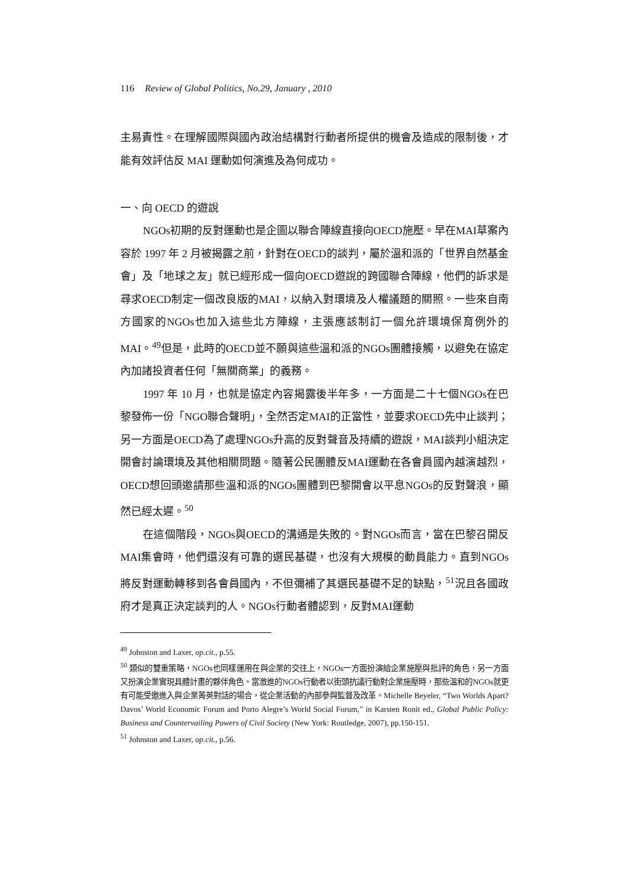116 Review of Global Politics, No.29, January , 2010
主易責性。在理解國際與國內政治結構對行動者所提供的機會及造成的限制後，才能有效評估反 MAI 運動如何演進及為何成功。
一、向 OECD 的遊說
NGOs初期的反對運動也是企圖以聯合陣線直接向OECD施壓。早在MAI草案內容於 1997 年 2 月被揭露之前，針對在OECD的談判，屬於溫和派的「世界自然基金會」及「地球之友」就已經形成一個向OECD遊說的跨國聯合陣線，他們的訴求是尋求OECD制定一個改良版的MAI，以納入對環境及人權議題的關照。一些來自南方國家的NGOs也加入這些北方陣線，主張應該制訂一個允許環境保育例外的MAI。<sup>49</sup>但是，此時的OECD並不願與這些溫和派的NGOs團體接觸，以避免在協定內加諸投資者任何「無關商業」的義務。
1997 年 10 月，也就是協定內容揭露後半年多，一方面是二十七個NGOs在巴黎發佈一份「NGO聯合聲明」，全然否定MAI的正當性，並要求OECD先中止談判；另一方面是OECD為了處理NGOs升高的反對聲音及持續的遊說，MAI談判小組決定開會討論環境及其他相關問題。隨著公民團體反MAI運動在各會員國內越演越烈，OECD想回頭邀請那些溫和派的NGOs團體到巴黎開會以平息NGOs的反對聲浪，顯然已經太遲。<sup>50</sup>
在這個階段，NGOs與OECD的溝通是失敗的。對NGOs而言，當在巴黎召開反MAI集會時，他們還沒有可靠的選民基礎，也沒有大規模的動員能力。直到NGOs將反對運動轉移到各會員國內，不但彌補了其選民基礎不足的缺點，<sup>51</sup>況且各國政府才是真正決定談判的人。NGOs行動者體認到，反對MAI運動
<sup>49</sup> Johnston and Laxer, op.cit., p.55.
<sup>50</sup> 類似的雙重策略，NGOs也同樣運用在與企業的交往上，NGOs一方面扮演給企業施壓與批評的角色，另一方面又扮演企業實現具體計畫的夥伴角色。當激進的NGOs行動者以街頭抗議行動對企業施壓時，那些溫和的NGOs就更有可能受邀進入與企業菁英對話的場合，從企業活動的內部參與監督及改革。Michelle Beyeler, “Two Worlds Apart? Davos’ World Economic Forum and Porto Alegre’s World Social Forum,” in Karsten Ronit ed., Global Public Policy: Business and Countervailing Powers of Civil Society (New York: Routledge, 2007), pp.150-151.
<sup>51</sup> Johnston and Laxer, op.cit., p.56.